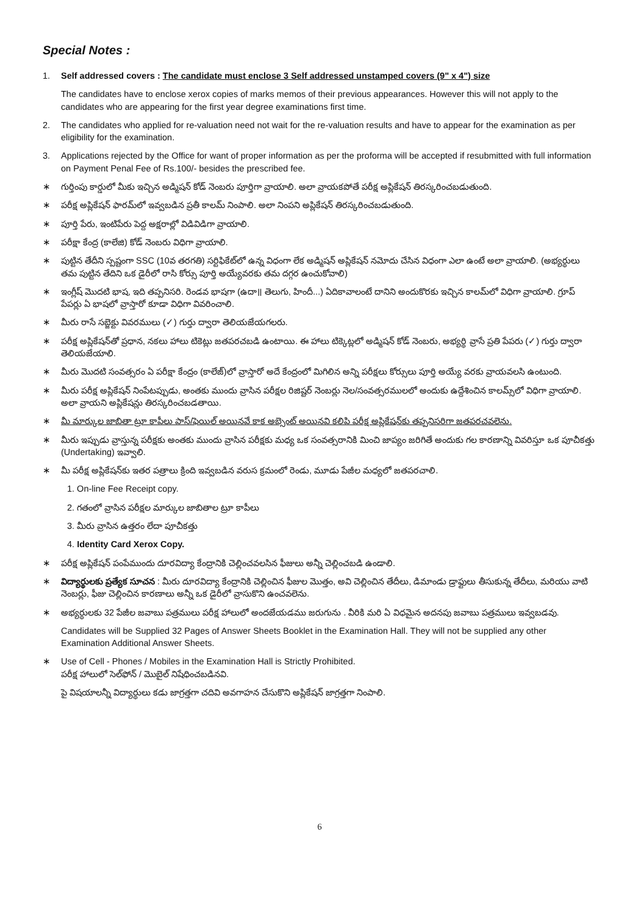Special Notes :
1. Self addressed covers : The candidate must enclose 3 Self addressed unstamped covers (9" x 4") size
The candidates have to enclose xerox copies of marks memos of their previous appearances. However this will not apply to the candidates who are appearing for the first year degree examinations first time.
2. The candidates who applied for re-valuation need not wait for the re-valuation results and have to appear for the examination as per eligibility for the examination.
3. Applications rejected by the Office for want of proper information as per the proforma will be accepted if resubmitted with full information on Payment Penal Fee of Rs.100/- besides the prescribed fee.
∗ గుర్తింపు కార్డులో మీకు ఇచ్చిన అడ్మిషన్ కోడ్ నెంబరు పూర్తిగా వ్రాయాలి. అలా వ్రాయకపోతే పరీక్ష అప్లికేషన్ తిరస్కరించబడుతుంది.
∗ పరీక్ష అప్లికేషన్ ఫారమ్‌లో ఇవ్వబడిన ప్రతీ కాలమ్ నింపాలి. అలా నింపని అప్లికేషన్ తిరస్కరించబడుతుంది.
∗ పూర్తి పేరు, ఇంటిపేరు పెద్ద అక్షరాల్లో విడివిడిగా వ్రాయాలి.
∗ పరీక్షా కేంద్ర (కాలేజి) కోడ్ నెంబరు విధిగా వ్రాయాలి.
∗ పుట్టిన తేదీని స్పష్టంగా SSC (10వ తరగతి) సర్టిఫికేట్‌లో ఉన్న విధంగా లేక అడ్మిషన్ అప్లికేషన్ నమోదు చేసిన విధంగా ఎలా ఉంటే అలా వ్రాయాలి. (అభ్యర్థులు తమ పుట్టిన తేదిని ఒక డైరీలో రాసి కోర్సు పూర్తి అయ్యేవరకు తమ దగ్గర ఉంచుకోవాలి)
∗ ఇంగ్లీష్ మొదటి భాష, ఇది తప్పనిసరి. రెండవ భాషగా (ఉదా॥ తెలుగు, హిందీ...) ఏదికావాలంటే దానిని అందుకొరకు ఇచ్చిన కాలమ్‌లో విధిగా వ్రాయాలి. గ్రూప్ పేపర్లు ఏ భాషలో వ్రాస్తారో కూడా విధిగా వివరించాలి.
∗ మీరు రాసే సబ్జెక్టు వివరములు (✓) గుర్తు ద్వారా తెలియజేయగలరు.
∗ పరీక్ష అప్లికేషన్‌తో ప్రధాన, నకలు హాలు టికెట్లు జతపరచబడి ఉంటాయి. ఈ హాలు టిక్కెట్లలో అడ్మిషన్ కోడ్ నెంబరు, అభ్యర్థి వ్రాసే ప్రతి పేపరు (✓) గుర్తు ద్వారా తెలియజేయాలి.
∗ మీరు మొదటి సంవత్సరం ఏ పరీక్షా కేంద్రం (కాలేజ్)లో వ్రాస్తారో అదే కేంద్రంలో మిగిలిన అన్ని పరీక్షలు కోర్సులు పూర్తి అయ్యే వరకు వ్రాయవలసి ఉంటుంది.
∗ మీరు పరీక్ష అప్లికేషన్ నింపేటప్పుడు, అంతకు ముందు వ్రాసిన పరీక్షల రిజిష్టర్ నెంబర్లు నెల/సంవత్సరములలో అందుకు ఉద్దేశించిన కాలమ్స్‌లో విధిగా వ్రాయాలి. అలా వ్రాయని అప్లికేషన్లు తిరస్కరించబడతాయి.
∗ మీ మార్కుల జాబితా ట్రూ కాపీలు పాస్/ఫెయిల్ అయినవే కాక అబ్సెంట్ అయినవి కలిపి పరీక్ష అప్లికేషన్‌కు తప్పనిసరిగా జతపరచవలెను.
∗ మీరు ఇప్పుడు వ్రాస్తున్న పరీక్షకు అంతకు ముందు వ్రాసిన పరీక్షకు మధ్య ఒక సంవత్సరానికి మించి జాప్యం జరిగితే అందుకు గల కారణాన్ని వివరిస్తూ ఒక పూచీకత్తు (Undertaking) ఇవ్వాలి.
∗ మీ పరీక్ష అప్లికేషన్‌కు ఇతర పత్రాలు క్రింది ఇవ్వబడిన వరుస క్రమంలో రెండు, మూడు పేజీల మధ్యలో జతపరచాలి.
1. On-line Fee Receipt copy.
2. గతంలో వ్రాసిన పరీక్షల మార్కుల జాబితాల ట్రూ కాపీలు
3. మీరు వ్రాసిన ఉత్తరం లేదా పూచీకత్తు
4. Identity Card Xerox Copy.
∗ పరీక్ష అప్లికేషన్ పంపేముందు దూరవిద్యా కేంద్రానికి చెల్లించవలసిన ఫీజులు అన్నీ చెల్లించబడి ఉండాలి.
∗ విద్యార్థులకు ప్రత్యేక సూచన : మీరు దూరవిద్యా కేంద్రానికి చెల్లించిన ఫీజుల మొత్తం, అవి చెల్లించిన తేదీలు, డిమాండు డ్రాఫ్టులు తీసుకున్న తేదీలు, మరియు వాటి నెంబర్లు, ఫీజు చెల్లించిన కారణాలు అన్నీ ఒక డైరీలో వ్రాసుకొని ఉంచవలెను.
∗ అభ్యర్థులకు 32 పేజీల జవాబు పత్రములు పరీక్ష హాలులో అందజేయడము జరుగును . వీరికి మరి ఏ విధమైన అదనపు జవాబు పత్రములు ఇవ్వబడవు.
Candidates will be Supplied 32 Pages of Answer Sheets Booklet in the Examination Hall. They will not be supplied any other Examination Additional Answer Sheets.
∗ Use of Cell - Phones / Mobiles in the Examination Hall is Strictly Prohibited.
పరీక్ష హాలులో సెల్‌ఫోన్ / మొబైల్ నిషేధించబడినవి.
పై విషయాలన్నీ విద్యార్థులు కడు జాగ్రత్తగా చదివి అవగాహన చేసుకొని అప్లికేషన్ జాగ్రత్తగా నింపాలి.
6